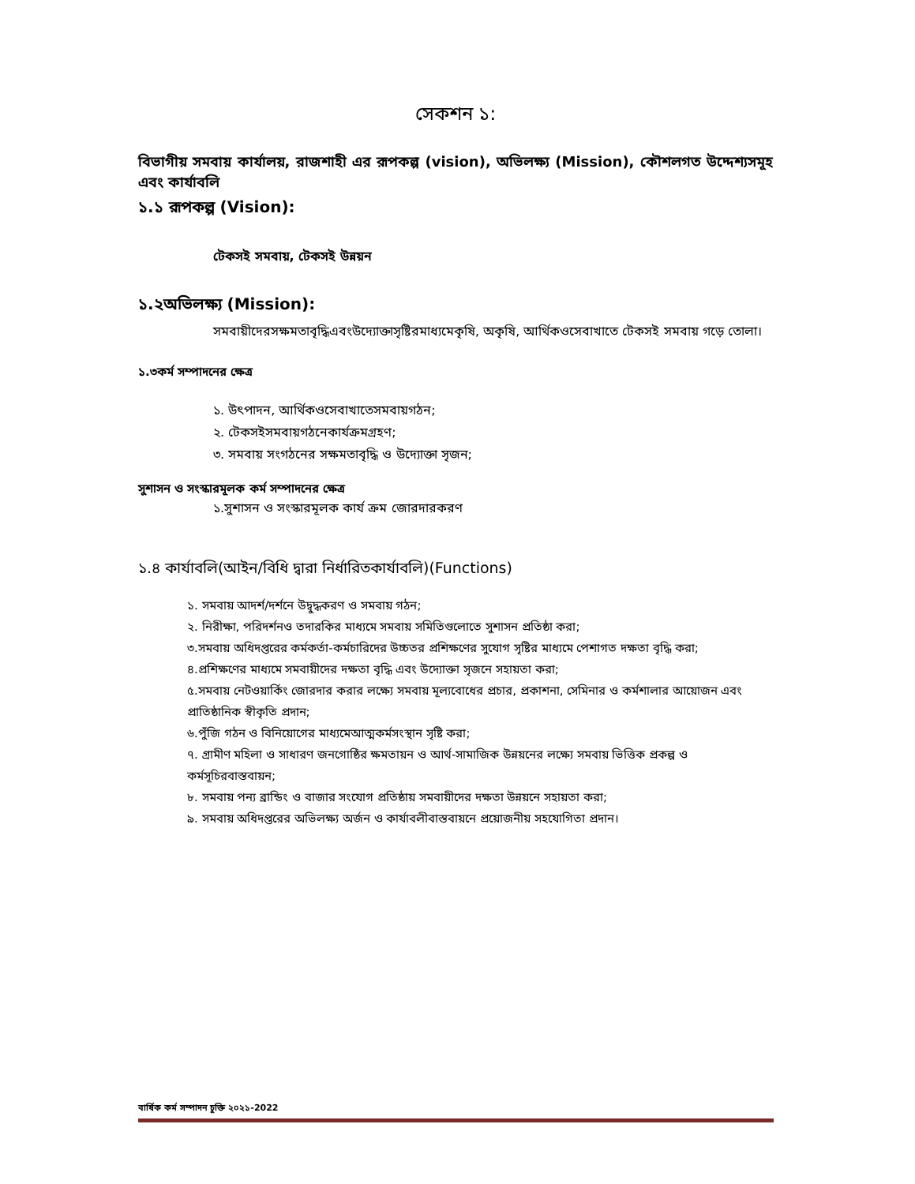সেকশন ১:
বিভাগীয় সমবায় কার্যালয়, রাজশাহী এর রূপকল্প (vision), অভিলক্ষ্য (Mission), কৌশলগত উদ্দেশ্যসমূহ এবং কার্যাবলি
১.১ রূপকল্প (Vision):
টেকসই সমবায়, টেকসই উন্নয়ন
১.২অভিলক্ষ্য (Mission):
সমবায়ীদেরসক্ষমতাবৃদ্ধিএবংউদ্যোক্তাসৃষ্টিরমাধ্যমেকৃষি, অকৃষি, আর্থিকওসেবাখাতে টেকসই সমবায় গড়ে তোলা।
১.৩কর্ম সম্পাদনের ক্ষেত্র
১. উৎপাদন, আর্থিকওসেবাখাতেসমবায়গঠন;
২. টেকসইসমবায়গঠনেকার্যক্রমগ্রহণ;
৩. সমবায় সংগঠনের সক্ষমতাবৃদ্ধি ও উদ্যোক্তা সৃজন;
সুশাসন ও সংস্কারমূলক কর্ম সম্পাদনের ক্ষেত্র
১.সুশাসন ও সংস্কারমূলক কার্য ক্রম জোরদারকরণ
১.৪ কার্যাবলি(আইন/বিধি দ্বারা নির্ধারিতকার্যাবলি)(Functions)
১. সমবায় আদর্শ/দর্শনে উদ্বুদ্ধকরণ ও সমবায় গঠন;
২. নিরীক্ষা, পরিদর্শনও তদারকির মাধ্যমে সমবায় সমিতিগুলোতে সুশাসন প্রতিষ্ঠা করা;
৩.সমবায় অধিদপ্তরের কর্মকর্তা-কর্মচারিদের উচ্চতর প্রশিক্ষণের সুযোগ সৃষ্টির মাধ্যমে পেশাগত দক্ষতা বৃদ্ধি করা;
৪.প্রশিক্ষণের মাধ্যমে সমবায়ীদের দক্ষতা বৃদ্ধি এবং উদ্যোক্তা সৃজনে সহায়তা করা;
৫.সমবায় নেটওয়ার্কিং জোরদার করার লক্ষ্যে সমবায় মূল্যবোধের প্রচার, প্রকাশনা, সেমিনার ও কর্মশালার আয়োজন এবং প্রাতিষ্ঠানিক স্বীকৃতি প্রদান;
৬.পুঁজি গঠন ও বিনিয়োগের মাধ্যমেআত্মকর্মসংস্থান সৃষ্টি করা;
৭. গ্রামীণ মহিলা ও সাধারণ জনগোষ্ঠির ক্ষমতায়ন ও আর্থ-সামাজিক উন্নয়নের লক্ষ্যে সমবায় ভিত্তিক প্রকল্প ও কর্মসূচিরবাস্তবায়ন;
৮. সমবায় পন্য ব্রান্ডিং ও বাজার সংযোগ প্রতিষ্ঠায় সমবায়ীদের দক্ষতা উন্নয়নে সহায়তা করা;
৯. সমবায় অধিদপ্তরের অভিলক্ষ্য অর্জন ও কার্যাবলীবাস্তবায়নে প্রয়োজনীয় সহযোগিতা প্রদান।
বার্ষিক কর্ম সম্পাদন চুক্তি ২০২১-2022